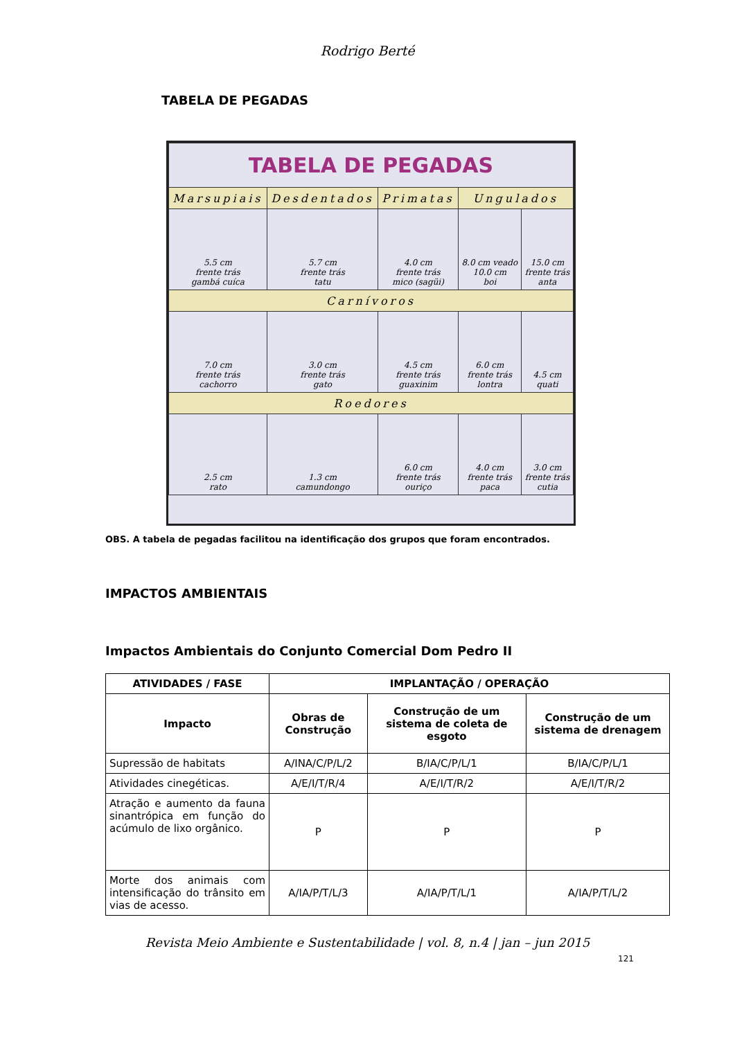Rodrigo Berté
TABELA DE PEGADAS
| TABELA DE PEGADAS | | | | |
| Marsupiais | Desdentados | Primatas | Ungulados | |
| 5.5 cm frente trás gambá cuíca | 5.7 cm frente trás tatu | 4.0 cm frente trás mico (sagüi) | 8.0 cm veado 10.0 cm boi | 15.0 cm frente trás anta |
| Carnívoros | | | | |
| 7.0 cm frente trás cachorro | 3.0 cm frente trás gato | 4.5 cm frente trás guaxinim | 6.0 cm frente trás lontra | 4.5 cm quati |
| Roedores | | | | |
| 2.5 cm rato | 1.3 cm camundongo | 6.0 cm frente trás ouriço | 4.0 cm frente trás paca | 3.0 cm frente trás cutia |
OBS. A tabela de pegadas facilitou na identificação dos grupos que foram encontrados.
IMPACTOS AMBIENTAIS
Impactos Ambientais do Conjunto Comercial Dom Pedro II
| ATIVIDADES / FASE | IMPLANTAÇÃO / OPERAÇÃO | | |
| --- | --- | --- | --- |
| Impacto | Obras de Construção | Construção de um sistema de coleta de esgoto | Construção de um sistema de drenagem |
| Supressão de habitats | A/INA/C/P/L/2 | B/IA/C/P/L/1 | B/IA/C/P/L/1 |
| Atividades cinegéticas. | A/E/I/T/R/4 | A/E/I/T/R/2 | A/E/I/T/R/2 |
| Atração e aumento da fauna sinantrópica em função do acúmulo de lixo orgânico. | P | P | P |
| Morte dos animais com intensificação do trânsito em vias de acesso. | A/IA/P/T/L/3 | A/IA/P/T/L/1 | A/IA/P/T/L/2 |
Revista Meio Ambiente e Sustentabilidade | vol. 8, n.4 | jan – jun 2015
121